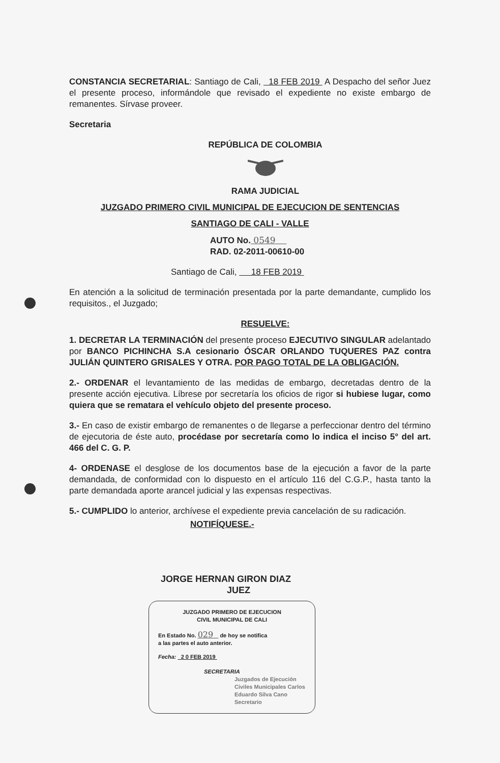CONSTANCIA SECRETARIAL: Santiago de Cali, 18 FEB 2019 A Despacho del señor Juez el presente proceso, informándole que revisado el expediente no existe embargo de remanentes. Sírvase proveer.
Secretaria
REPÚBLICA DE COLOMBIA
RAMA JUDICIAL
JUZGADO PRIMERO CIVIL MUNICIPAL DE EJECUCION DE SENTENCIAS
SANTIAGO DE CALI - VALLE
AUTO No. 0549
RAD. 02-2011-00610-00
Santiago de Cali, 18 FEB 2019
En atención a la solicitud de terminación presentada por la parte demandante, cumplido los requisitos., el Juzgado;
RESUELVE:
1. DECRETAR LA TERMINACIÓN del presente proceso EJECUTIVO SINGULAR adelantado por BANCO PICHINCHA S.A cesionario ÓSCAR ORLANDO TUQUERES PAZ contra JULIÁN QUINTERO GRISALES Y OTRA. POR PAGO TOTAL DE LA OBLIGACIÓN.
2.- ORDENAR el levantamiento de las medidas de embargo, decretadas dentro de la presente acción ejecutiva. Líbrese por secretaría los oficios de rigor si hubiese lugar, como quiera que se rematara el vehículo objeto del presente proceso.
3.- En caso de existir embargo de remanentes o de llegarse a perfeccionar dentro del término de ejecutoria de éste auto, procédase por secretaría como lo indica el inciso 5° del art. 466 del C. G. P.
4- ORDENASE el desglose de los documentos base de la ejecución a favor de la parte demandada, de conformidad con lo dispuesto en el artículo 116 del C.G.P., hasta tanto la parte demandada aporte arancel judicial y las expensas respectivas.
5.- CUMPLIDO lo anterior, archívese el expediente previa cancelación de su radicación.
NOTIFÍQUESE.-
JORGE HERNAN GIRON DIAZ
JUEZ
JUZGADO PRIMERO DE EJECUCION
CIVIL MUNICIPAL DE CALI
En Estado No. 029 de hoy se notifica
a las partes el auto anterior.
Fecha: 2 0 FEB 2019
SECRETARIA
Juzgados de Ejecución Civiles Municipales Carlos Eduardo Silva Cano Secretario